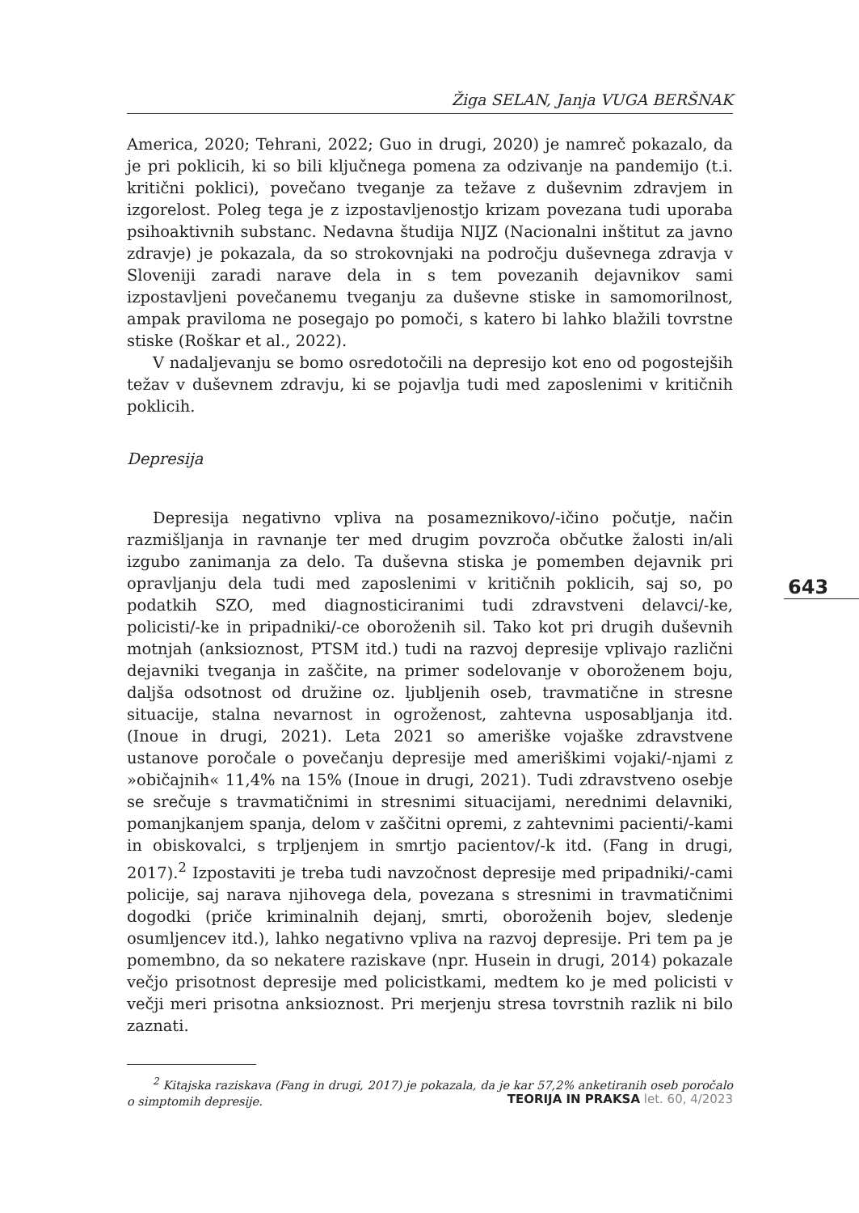Žiga SELAN, Janja VUGA BERŠNAK
America, 2020; Tehrani, 2022; Guo in drugi, 2020) je namreč pokazalo, da je pri poklicih, ki so bili ključnega pomena za odzivanje na pandemijo (t.i. kritični poklici), povečano tveganje za težave z duševnim zdravjem in izgorelost. Poleg tega je z izpostavljenostjo krizam povezana tudi uporaba psihoaktivnih substanc. Nedavna študija NIJZ (Nacionalni inštitut za javno zdravje) je pokazala, da so strokovnjaki na področju duševnega zdravja v Sloveniji zaradi narave dela in s tem povezanih dejavnikov sami izpostavljeni povečanemu tveganju za duševne stiske in samomorilnost, ampak praviloma ne posegajo po pomoči, s katero bi lahko blažili tovrstne stiske (Roškar et al., 2022).
V nadaljevanju se bomo osredotočili na depresijo kot eno od pogostejših težav v duševnem zdravju, ki se pojavlja tudi med zaposlenimi v kritičnih poklicih.
Depresija
Depresija negativno vpliva na posameznikovo/-ičino počutje, način razmišljanja in ravnanje ter med drugim povzroča občutke žalosti in/ali izgubo zanimanja za delo. Ta duševna stiska je pomemben dejavnik pri opravljanju dela tudi med zaposlenimi v kritičnih poklicih, saj so, po podatkih SZO, med diagnosticiranimi tudi zdravstveni delavci/-ke, policisti/-ke in pripadniki/-ce oboroženih sil. Tako kot pri drugih duševnih motnjah (anksioznost, PTSM itd.) tudi na razvoj depresije vplivajo različni dejavniki tveganja in zaščite, na primer sodelovanje v oboroženem boju, daljša odsotnost od družine oz. ljubljenih oseb, travmatične in stresne situacije, stalna nevarnost in ogroženost, zahtevna usposabljanja itd. (Inoue in drugi, 2021). Leta 2021 so ameriške vojaške zdravstvene ustanove poročale o povečanju depresije med ameriškimi vojaki/-njami z »običajnih« 11,4% na 15% (Inoue in drugi, 2021). Tudi zdravstveno osebje se srečuje s travmatičnimi in stresnimi situacijami, nerednimi delavniki, pomanjkanjem spanja, delom v zaščitni opremi, z zahtevnimi pacienti/-kami in obiskovalci, s trpljenjem in smrtjo pacientov/-k itd. (Fang in drugi, 2017).<sup>2</sup> Izpostaviti je treba tudi navzočnost depresije med pripadniki/-cami policije, saj narava njihovega dela, povezana s stresnimi in travmatičnimi dogodki (priče kriminalnih dejanj, smrti, oboroženih bojev, sledenje osumljencev itd.), lahko negativno vpliva na razvoj depresije. Pri tem pa je pomembno, da so nekatere raziskave (npr. Husein in drugi, 2014) pokazale večjo prisotnost depresije med policistkami, medtem ko je med policisti v večji meri prisotna anksioznost. Pri merjenju stresa tovrstnih razlik ni bilo zaznati.
<sup>2</sup> Kitajska raziskava (Fang in drugi, 2017) je pokazala, da je kar 57,2% anketiranih oseb poročalo o simptomih depresije.
643
TEORIJA IN PRAKSA let. 60, 4/2023